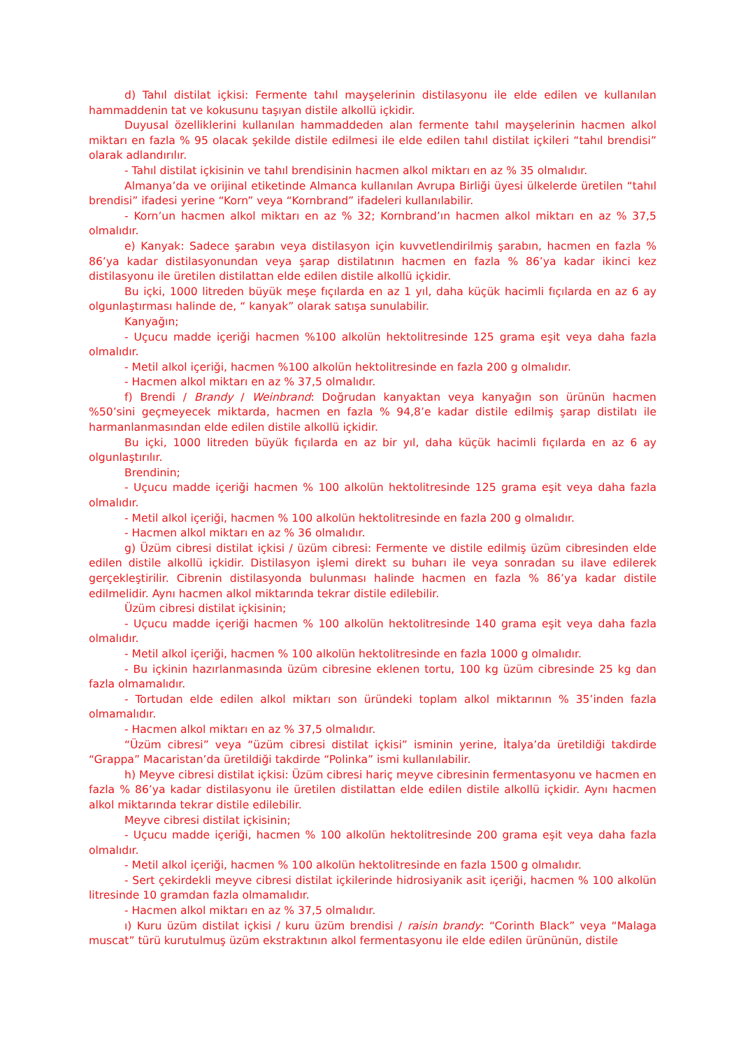d) Tahıl distilat içkisi: Fermente tahıl mayşelerinin distilasyonu ile elde edilen ve kullanılan hammaddenin tat ve kokusunu taşıyan distile alkollü içkidir.
Duyusal özelliklerini kullanılan hammaddeden alan fermente tahıl mayşelerinin hacmen alkol miktarı en fazla % 95 olacak şekilde distile edilmesi ile elde edilen tahıl distilat içkileri “tahıl brendisi” olarak adlandırılır.
- Tahıl distilat içkisinin ve tahıl brendisinin hacmen alkol miktarı en az % 35 olmalıdır.
Almanya’da ve orijinal etiketinde Almanca kullanılan Avrupa Birliği üyesi ülkelerde üretilen “tahıl brendisi” ifadesi yerine “Korn” veya “Kornbrand” ifadeleri kullanılabilir.
- Korn’un hacmen alkol miktarı en az % 32; Kornbrand’ın hacmen alkol miktarı en az % 37,5 olmalıdır.
e) Kanyak: Sadece şarabın veya distilasyon için kuvvetlendirilmiş şarabın, hacmen en fazla % 86’ya kadar distilasyonundan veya şarap distilatının hacmen en fazla % 86’ya kadar ikinci kez distilasyonu ile üretilen distilattan elde edilen distile alkollü içkidir.
Bu içki, 1000 litreden büyük meşe fıçılarda en az 1 yıl, daha küçük hacimli fıçılarda en az 6 ay olgunlaştırması halinde de, “ kanyak” olarak satışa sunulabilir.
Kanyağın;
- Uçucu madde içeriği hacmen %100 alkolün hektolitresinde 125 grama eşit veya daha fazla olmalıdır.
- Metil alkol içeriği, hacmen %100 alkolün hektolitresinde en fazla 200 g olmalıdır.
- Hacmen alkol miktarı en az % 37,5 olmalıdır.
f) Brendi / Brandy / Weinbrand: Doğrudan kanyaktan veya kanyağın son ürünün hacmen %50’sini geçmeyecek miktarda, hacmen en fazla % 94,8’e kadar distile edilmiş şarap distilatı ile harmanlanmasından elde edilen distile alkollü içkidir.
Bu içki, 1000 litreden büyük fıçılarda en az bir yıl, daha küçük hacimli fıçılarda en az 6 ay olgunlaştırılır.
Brendinin;
- Uçucu madde içeriği hacmen % 100 alkolün hektolitresinde 125 grama eşit veya daha fazla olmalıdır.
- Metil alkol içeriği, hacmen % 100 alkolün hektolitresinde en fazla 200 g olmalıdır.
- Hacmen alkol miktarı en az % 36 olmalıdır.
g) Üzüm cibresi distilat içkisi / üzüm cibresi: Fermente ve distile edilmiş üzüm cibresinden elde edilen distile alkollü içkidir. Distilasyon işlemi direkt su buharı ile veya sonradan su ilave edilerek gerçekleştirilir. Cibrenin distilasyonda bulunması halinde hacmen en fazla % 86’ya kadar distile edilmelidir. Aynı hacmen alkol miktarında tekrar distile edilebilir.
Üzüm cibresi distilat içkisinin;
- Uçucu madde içeriği hacmen % 100 alkolün hektolitresinde 140 grama eşit veya daha fazla olmalıdır.
- Metil alkol içeriği, hacmen % 100 alkolün hektolitresinde en fazla 1000 g olmalıdır.
- Bu içkinin hazırlanmasında üzüm cibresine eklenen tortu, 100 kg üzüm cibresinde 25 kg dan fazla olmamalıdır.
- Tortudan elde edilen alkol miktarı son üründeki toplam alkol miktarının % 35’inden fazla olmamalıdır.
- Hacmen alkol miktarı en az % 37,5 olmalıdır.
“Üzüm cibresi” veya “üzüm cibresi distilat içkisi” isminin yerine, İtalya’da üretildiği takdirde “Grappa” Macaristan’da üretildiği takdirde “Polinka” ismi kullanılabilir.
h) Meyve cibresi distilat içkisi: Üzüm cibresi hariç meyve cibresinin fermentasyonu ve hacmen en fazla % 86’ya kadar distilasyonu ile üretilen distilattan elde edilen distile alkollü içkidir. Aynı hacmen alkol miktarında tekrar distile edilebilir.
Meyve cibresi distilat içkisinin;
- Uçucu madde içeriği, hacmen % 100 alkolün hektolitresinde 200 grama eşit veya daha fazla olmalıdır.
- Metil alkol içeriği, hacmen % 100 alkolün hektolitresinde en fazla 1500 g olmalıdır.
- Sert çekirdekli meyve cibresi distilat içkilerinde hidrosiyanik asit içeriği, hacmen % 100 alkolün litresinde 10 gramdan fazla olmamalıdır.
- Hacmen alkol miktarı en az % 37,5 olmalıdır.
ı) Kuru üzüm distilat içkisi / kuru üzüm brendisi / raisin brandy: “Corinth Black” veya “Malaga muscat” türü kurutulmuş üzüm ekstraktının alkol fermentasyonu ile elde edilen ürününün, distile